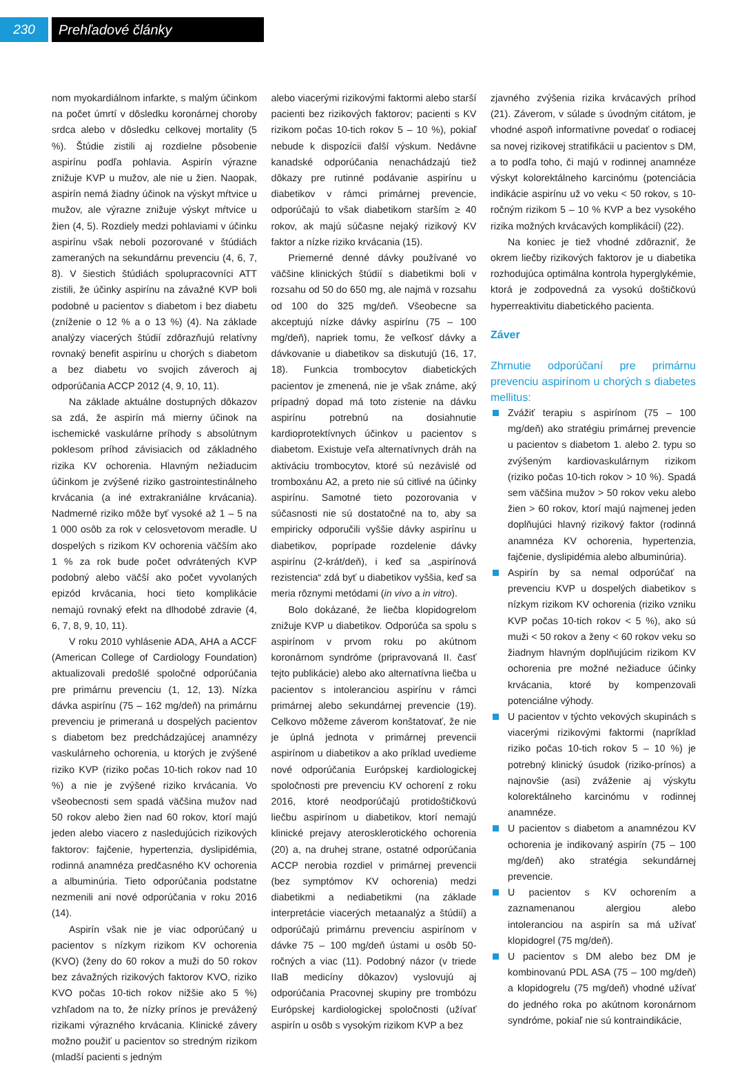230 Prehľadové články
nom myokardiálnom infarkte, s malým účinkom na počet úmrtí v dôsledku koronárnej choroby srdca alebo v dôsledku celkovej mortality (5 %). Štúdie zistili aj rozdielne pôsobenie aspirínu podľa pohlavia. Aspirín výrazne znižuje KVP u mužov, ale nie u žien. Naopak, aspirín nemá žiadny účinok na výskyt mŕtvice u mužov, ale výrazne znižuje výskyt mŕtvice u žien (4, 5). Rozdiely medzi pohlaviami v účinku aspirínu však neboli pozorované v štúdiách zameraných na sekundárnu prevenciu (4, 6, 7, 8). V šiestich štúdiách spolupracovníci ATT zistili, že účinky aspirínu na závažné KVP boli podobné u pacientov s diabetom i bez diabetu (zníženie o 12 % a o 13 %) (4). Na základe analýzy viacerých štúdií zdôrazňujú relatívny rovnaký benefit aspirínu u chorých s diabetom a bez diabetu vo svojich záveroch aj odporúčania ACCP 2012 (4, 9, 10, 11).
Na základe aktuálne dostupných dôkazov sa zdá, že aspirín má mierny účinok na ischemické vaskulárne príhody s absolútnym poklesom príhod závisiacich od základného rizika KV ochorenia. Hlavným nežiaducim účinkom je zvýšené riziko gastrointestinálneho krvácania (a iné extrakraniálne krvácania). Nadmerné riziko môže byť vysoké až 1 – 5 na 1 000 osôb za rok v celosvetovom meradle. U dospelých s rizikom KV ochorenia väčším ako 1 % za rok bude počet odvrátených KVP podobný alebo väčší ako počet vyvolaných epizód krvácania, hoci tieto komplikácie nemajú rovnaký efekt na dlhodobé zdravie (4, 6, 7, 8, 9, 10, 11).
V roku 2010 vyhlásenie ADA, AHA a ACCF (American College of Cardiology Foundation) aktualizovali predošlé spoločné odporúčania pre primárnu prevenciu (1, 12, 13). Nízka dávka aspirínu (75 – 162 mg/deň) na primárnu prevenciu je primeraná u dospelých pacientov s diabetom bez predchádzajúcej anamnézy vaskulárneho ochorenia, u ktorých je zvýšené riziko KVP (riziko počas 10-tich rokov nad 10 %) a nie je zvýšené riziko krvácania. Vo všeobecnosti sem spadá väčšina mužov nad 50 rokov alebo žien nad 60 rokov, ktorí majú jeden alebo viacero z nasledujúcich rizikových faktorov: fajčenie, hypertenzia, dyslipidémia, rodinná anamnéza predčasného KV ochorenia a albuminúria. Tieto odporúčania podstatne nezmenili ani nové odporúčania v roku 2016 (14).
Aspirín však nie je viac odporúčaný u pacientov s nízkym rizikom KV ochorenia (KVO) (ženy do 60 rokov a muži do 50 rokov bez závažných rizikových faktorov KVO, riziko KVO počas 10-tich rokov nižšie ako 5 %) vzhľadom na to, že nízky prínos je prevážený rizikami výrazného krvácania. Klinické závery možno použiť u pacientov so stredným rizikom (mladší pacienti s jedným
alebo viacerými rizikovými faktormi alebo starší pacienti bez rizikových faktorov; pacienti s KV rizikom počas 10-tich rokov 5 – 10 %), pokiaľ nebude k dispozícii ďalší výskum. Nedávne kanadské odporúčania nenachádzajú tiež dôkazy pre rutinné podávanie aspirínu u diabetikov v rámci primárnej prevencie, odporúčajú to však diabetikom starším ≥ 40 rokov, ak majú súčasne nejaký rizikový KV faktor a nízke riziko krvácania (15).
Priemerné denné dávky používané vo väčšine klinických štúdií s diabetikmi boli v rozsahu od 50 do 650 mg, ale najmä v rozsahu od 100 do 325 mg/deň. Všeobecne sa akceptujú nízke dávky aspirínu (75 – 100 mg/deň), napriek tomu, že veľkosť dávky a dávkovanie u diabetikov sa diskutujú (16, 17, 18). Funkcia trombocytov diabetických pacientov je zmenená, nie je však známe, aký prípadný dopad má toto zistenie na dávku aspirínu potrebnú na dosiahnutie kardioprotektívnych účinkov u pacientov s diabetom. Existuje veľa alternatívnych dráh na aktiváciu trombocytov, ktoré sú nezávislé od tromboxánu A2, a preto nie sú citlivé na účinky aspirínu. Samotné tieto pozorovania v súčasnosti nie sú dostatočné na to, aby sa empiricky odporučili vyššie dávky aspirínu u diabetikov, poprípade rozdelenie dávky aspirínu (2-krát/deň), i keď sa „aspirínová rezistencia“ zdá byť u diabetikov vyššia, keď sa meria rôznymi metódami (in vivo a in vitro).
Bolo dokázané, že liečba klopidogrelom znižuje KVP u diabetikov. Odporúča sa spolu s aspirínom v prvom roku po akútnom koronárnom syndróme (pripravovaná II. časť tejto publikácie) alebo ako alternatívna liečba u pacientov s intoleranciou aspirínu v rámci primárnej alebo sekundárnej prevencie (19). Celkovo môžeme záverom konštatovať, že nie je úplná jednota v primárnej prevencii aspirínom u diabetikov a ako príklad uvedieme nové odporúčania Európskej kardiologickej spoločnosti pre prevenciu KV ochorení z roku 2016, ktoré neodporúčajú protidoštičkovú liečbu aspirínom u diabetikov, ktorí nemajú klinické prejavy aterosklerotického ochorenia (20) a, na druhej strane, ostatné odporúčania ACCP nerobia rozdiel v primárnej prevencii (bez symptómov KV ochorenia) medzi diabetikmi a nediabetikmi (na základe interpretácie viacerých metaanalýz a štúdií) a odporúčajú primárnu prevenciu aspirínom v dávke 75 – 100 mg/deň ústami u osôb 50-ročných a viac (11). Podobný názor (v triede IIaB medicíny dôkazov) vyslovujú aj odporúčania Pracovnej skupiny pre trombózu Európskej kardiologickej spoločnosti (užívať aspirín u osôb s vysokým rizikom KVP a bez
zjavného zvýšenia rizika krvácavých príhod (21). Záverom, v súlade s úvodným citátom, je vhodné aspoň informatívne povedať o rodiacej sa novej rizikovej stratifikácii u pacientov s DM, a to podľa toho, či majú v rodinnej anamnéze výskyt kolorektálneho karcinómu (potenciácia indikácie aspirínu už vo veku < 50 rokov, s 10-ročným rizikom 5 – 10 % KVP a bez vysokého rizika možných krvácavých komplikácií) (22).
Na koniec je tiež vhodné zdôrazniť, že okrem liečby rizikových faktorov je u diabetika rozhodujúca optimálna kontrola hyperglykémie, ktorá je zodpovedná za vysokú doštičkovú hyperreaktivitu diabetického pacienta.
Záver
Zhrnutie odporúčaní pre primárnu prevenciu aspirínom u chorých s diabetes mellitus:
Zvážiť terapiu s aspirínom (75 – 100 mg/deň) ako stratégiu primárnej prevencie u pacientov s diabetom 1. alebo 2. typu so zvýšeným kardiovaskulárnym rizikom (riziko počas 10-tich rokov > 10 %). Spadá sem väčšina mužov > 50 rokov veku alebo žien > 60 rokov, ktorí majú najmenej jeden doplňujúci hlavný rizikový faktor (rodinná anamnéza KV ochorenia, hypertenzia, fajčenie, dyslipidémia alebo albuminúria).
Aspirín by sa nemal odporúčať na prevenciu KVP u dospelých diabetikov s nízkym rizikom KV ochorenia (riziko vzniku KVP počas 10-tich rokov < 5 %), ako sú muži < 50 rokov a ženy < 60 rokov veku so žiadnym hlavným doplňujúcim rizikom KV ochorenia pre možné nežiaduce účinky krvácania, ktoré by kompenzovali potenciálne výhody.
U pacientov v týchto vekových skupinách s viacerými rizikovými faktormi (napríklad riziko počas 10-tich rokov 5 – 10 %) je potrebný klinický úsudok (riziko-prínos) a najnovšie (asi) zváženie aj výskytu kolorektálneho karcinómu v rodinnej anamnéze.
U pacientov s diabetom a anamnézou KV ochorenia je indikovaný aspirín (75 – 100 mg/deň) ako stratégia sekundárnej prevencie.
U pacientov s KV ochorením a zaznamenanou alergiou alebo intoleranciou na aspirín sa má užívať klopidogrel (75 mg/deň).
U pacientov s DM alebo bez DM je kombinovanú PDL ASA (75 – 100 mg/deň) a klopidogrelu (75 mg/deň) vhodné užívať do jedného roka po akútnom koronárnom syndróme, pokiaľ nie sú kontraindikácie,